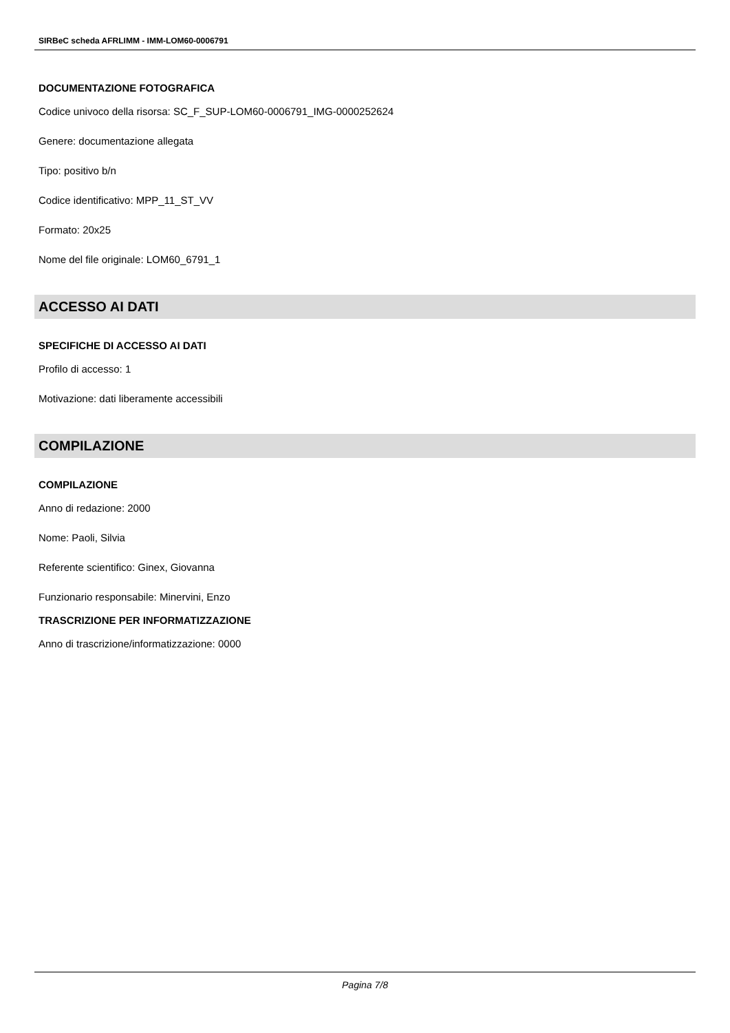SIRBeC scheda AFRLIMM - IMM-LOM60-0006791
DOCUMENTAZIONE FOTOGRAFICA
Codice univoco della risorsa: SC_F_SUP-LOM60-0006791_IMG-0000252624
Genere: documentazione allegata
Tipo: positivo b/n
Codice identificativo: MPP_11_ST_VV
Formato: 20x25
Nome del file originale: LOM60_6791_1
ACCESSO AI DATI
SPECIFICHE DI ACCESSO AI DATI
Profilo di accesso: 1
Motivazione: dati liberamente accessibili
COMPILAZIONE
COMPILAZIONE
Anno di redazione: 2000
Nome: Paoli, Silvia
Referente scientifico: Ginex, Giovanna
Funzionario responsabile: Minervini, Enzo
TRASCRIZIONE PER INFORMATIZZAZIONE
Anno di trascrizione/informatizzazione: 0000
Pagina 7/8